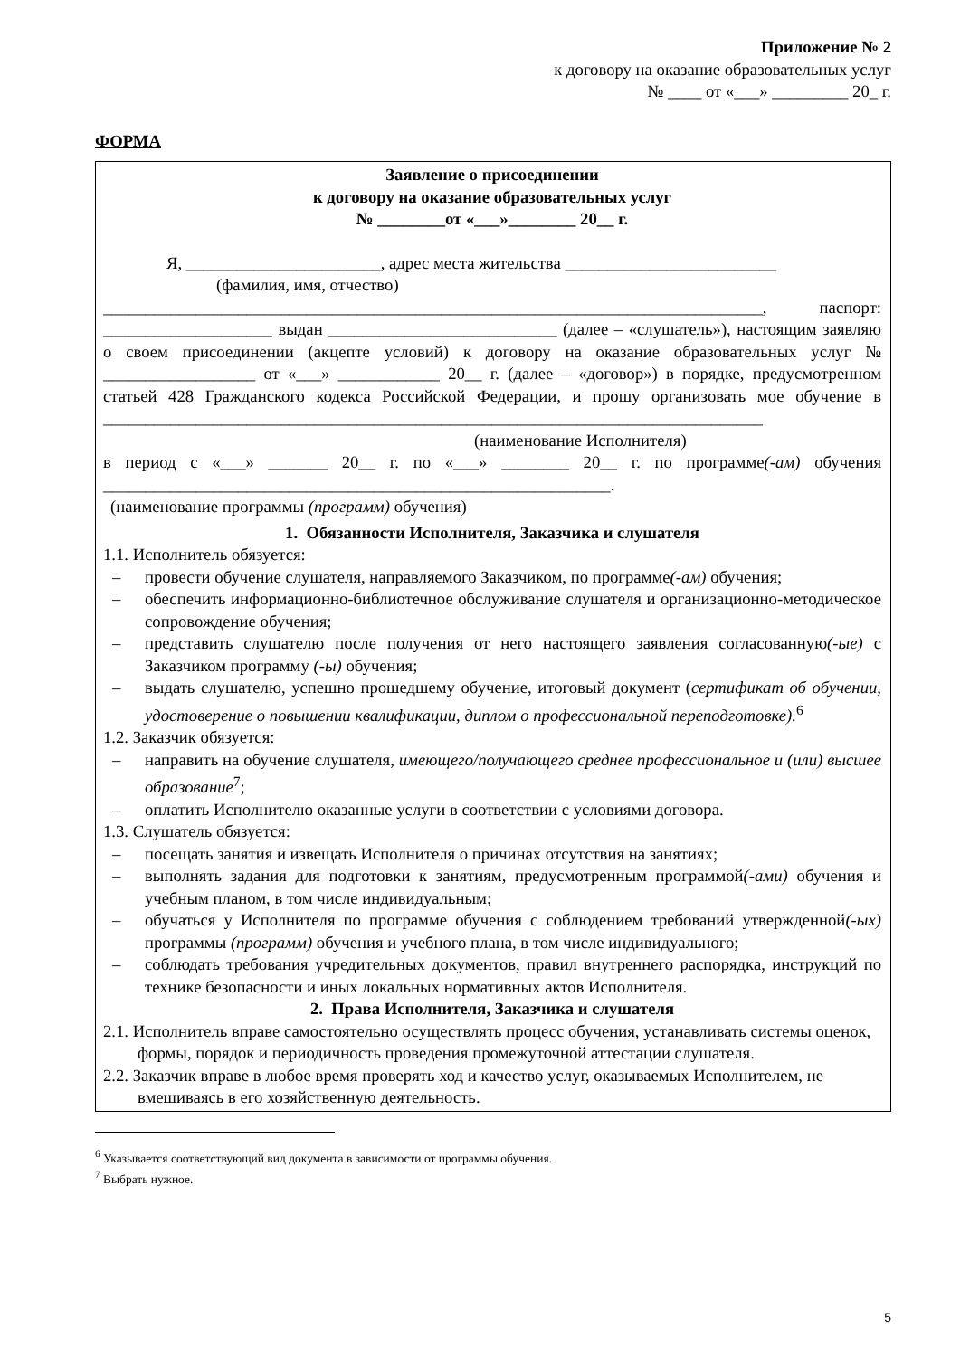Приложение № 2
к договору на оказание образовательных услуг
№ ____ от «___» _________ 20_ г.
ФОРМА
Заявление о присоединении
к договору на оказание образовательных услуг
№ ________от «___»________ 20__ г.
Я, _______________________, адрес места жительства _________________________
(фамилия, имя, отчество)
______________________________________________________________________________, паспорт: ____________________ выдан ___________________________ (далее – «слушатель»), настоящим заявляю о своем присоединении (акцепте условий) к договору на оказание образовательных услуг № __________________ от «___» ____________ 20__ г. (далее – «договор») в порядке, предусмотренном статьей 428 Гражданского кодекса Российской Федерации, и прошу организовать мое обучение в ______________________________________________________________________________
(наименование Исполнителя)
в период с «___» _______ 20__ г. по «___» ________ 20__ г. по программе(-ам) обучения ____________________________________________________________.
(наименование программы (программ) обучения)
1. Обязанности Исполнителя, Заказчика и слушателя
1.1. Исполнитель обязуется:
– провести обучение слушателя, направляемого Заказчиком, по программе(-ам) обучения;
– обеспечить информационно-библиотечное обслуживание слушателя и организационно-методическое сопровождение обучения;
– представить слушателю после получения от него настоящего заявления согласованную(-ые) с Заказчиком программу (-ы) обучения;
– выдать слушателю, успешно прошедшему обучение, итоговый документ (сертификат об обучении, удостоверение о повышении квалификации, диплом о профессиональной переподготовке).<sup>6</sup>
1.2. Заказчик обязуется:
– направить на обучение слушателя, имеющего/получающего среднее профессиональное и (или) высшее образование<sup>7</sup>;
– оплатить Исполнителю оказанные услуги в соответствии с условиями договора.
1.3. Слушатель обязуется:
– посещать занятия и извещать Исполнителя о причинах отсутствия на занятиях;
– выполнять задания для подготовки к занятиям, предусмотренным программой(-ами) обучения и учебным планом, в том числе индивидуальным;
– обучаться у Исполнителя по программе обучения с соблюдением требований утвержденной(-ых) программы (программ) обучения и учебного плана, в том числе индивидуального;
– соблюдать требования учредительных документов, правил внутреннего распорядка, инструкций по технике безопасности и иных локальных нормативных актов Исполнителя.
2. Права Исполнителя, Заказчика и слушателя
2.1. Исполнитель вправе самостоятельно осуществлять процесс обучения, устанавливать системы оценок, формы, порядок и периодичность проведения промежуточной аттестации слушателя.
2.2. Заказчик вправе в любое время проверять ход и качество услуг, оказываемых Исполнителем, не вмешиваясь в его хозяйственную деятельность.
<sup>6</sup> Указывается соответствующий вид документа в зависимости от программы обучения.
<sup>7</sup> Выбрать нужное.
5